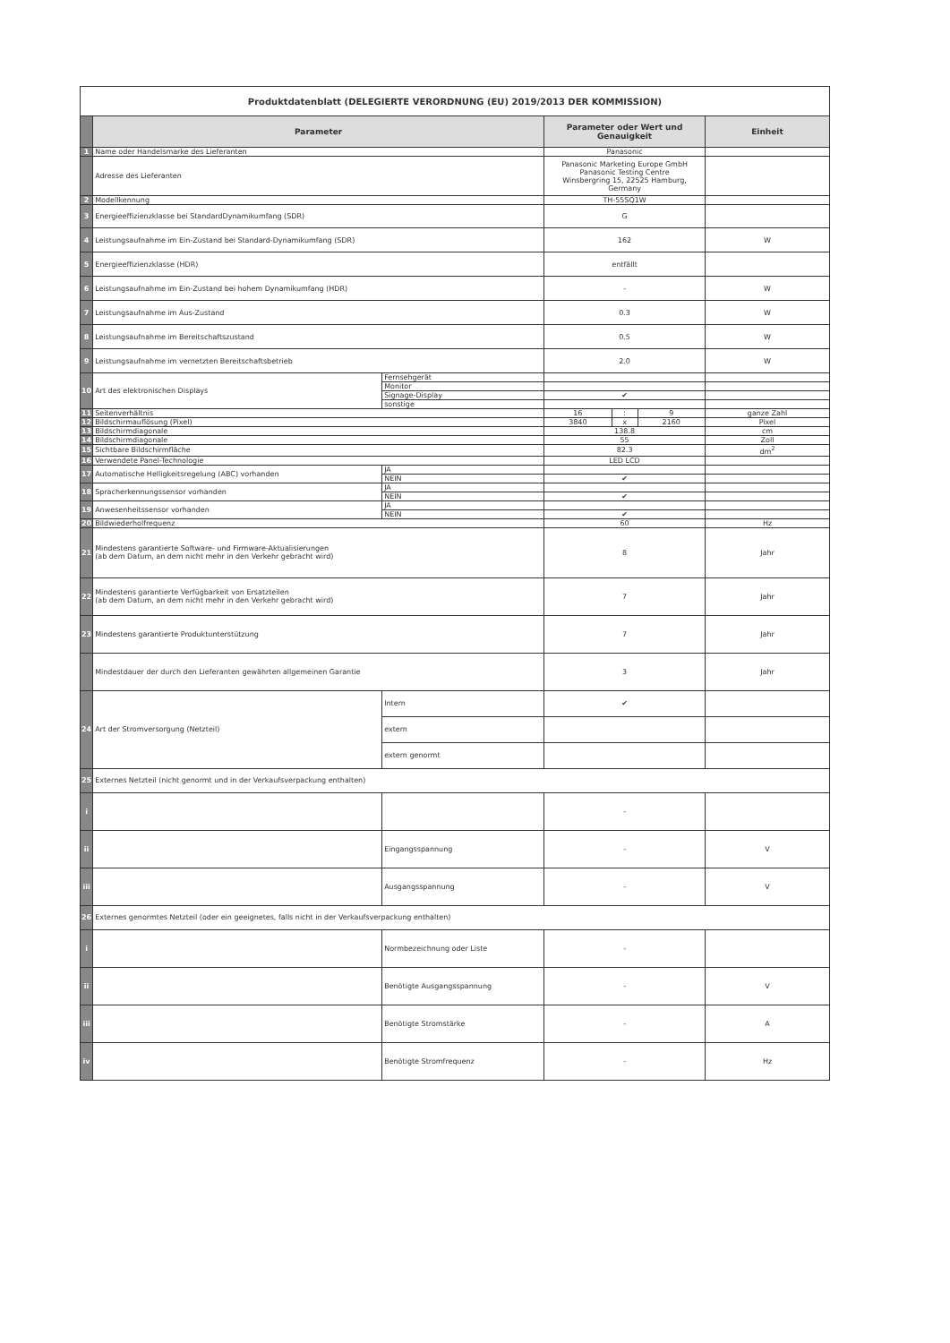| Produktdatenblatt (DELEGIERTE VERORDNUNG (EU) 2019/2013 DER KOMMISSION) | | | | | | |
| | Parameter | | Parameter oder Wert und Genauigkeit | | | Einheit |
| 1 | Name oder Handelsmarke des Lieferanten | | Panasonic | | | |
| | Adresse des Lieferanten | | Panasonic Marketing Europe GmbH Panasonic Testing Centre Winsbergring 15, 22525 Hamburg, Germany | | | |
| 2 | Modellkennung | | TH-55SQ1W | | | |
| 3 | Energieeffizienzklasse bei StandardDynamikumfang (SDR) | | G | | | |
| 4 | Leistungsaufnahme im Ein-Zustand bei Standard-Dynamikumfang (SDR) | | 162 | | | W |
| 5 | Energieeffizienzklasse (HDR) | | entfällt | | | |
| 6 | Leistungsaufnahme im Ein-Zustand bei hohem Dynamikumfang (HDR) | | - | | | W |
| 7 | Leistungsaufnahme im Aus-Zustand | | 0.3 | | | W |
| 8 | Leistungsaufnahme im Bereitschaftszustand | | 0.5 | | | W |
| 9 | Leistungsaufnahme im vernetzten Bereitschaftsbetrieb | | 2.0 | | | W |
| 10 | Art des elektronischen Displays | Fernsehgerät | | | | |
| | | Monitor | | | | |
| | | Signage-Display | ✔ | | | |
| | | sonstige | | | | |
| 11 | Seitenverhältnis | | 16 | : | 9 | ganze Zahl |
| 12 | Bildschirmauflösung (Pixel) | | 3840 | x | 2160 | Pixel |
| 13 | Bildschirmdiagonale | | 138.8 | | | cm |
| 14 | Bildschirmdiagonale | | 55 | | | Zoll |
| 15 | Sichtbare Bildschirmfläche | | 82.3 | | | dm<sup>2</sup> |
| 16 | Verwendete Panel-Technologie | | LED LCD | | | |
| 17 | Automatische Helligkeitsregelung (ABC) vorhanden | JA | | | | |
| | | NEIN | ✔ | | | |
| 18 | Spracherkennungssensor vorhanden | JA | | | | |
| | | NEIN | ✔ | | | |
| 19 | Anwesenheitssensor vorhanden | JA | | | | |
| | | NEIN | ✔ | | | |
| 20 | Bildwiederholfrequenz | | 60 | | | Hz |
| 21 | Mindestens garantierte Software- und Firmware-Aktualisierungen (ab dem Datum, an dem nicht mehr in den Verkehr gebracht wird) | | 8 | | | Jahr |
| 22 | Mindestens garantierte Verfügbarkeit von Ersatzteilen (ab dem Datum, an dem nicht mehr in den Verkehr gebracht wird) | | 7 | | | Jahr |
| 23 | Mindestens garantierte Produktunterstützung | | 7 | | | Jahr |
| | Mindestdauer der durch den Lieferanten gewährten allgemeinen Garantie | | 3 | | | Jahr |
| 24 | Art der Stromversorgung (Netzteil) | Intern | ✔ | | | |
| | | extern | | | | |
| | | extern genormt | | | | |
| 25 | Externes Netzteil (nicht genormt und in der Verkaufsverpackung enthalten) | | | | | |
| i | | | - | | | |
| ii | | Eingangsspannung | - | | | V |
| iii | | Ausgangsspannung | - | | | V |
| 26 | Externes genormtes Netzteil (oder ein geeignetes, falls nicht in der Verkaufsverpackung enthalten) | | | | | |
| i | | Normbezeichnung oder Liste | - | | | |
| ii | | Benötigte Ausgangsspannung | - | | | V |
| iii | | Benötigte Stromstärke | - | | | A |
| iv | | Benötigte Stromfrequenz | - | | | Hz |